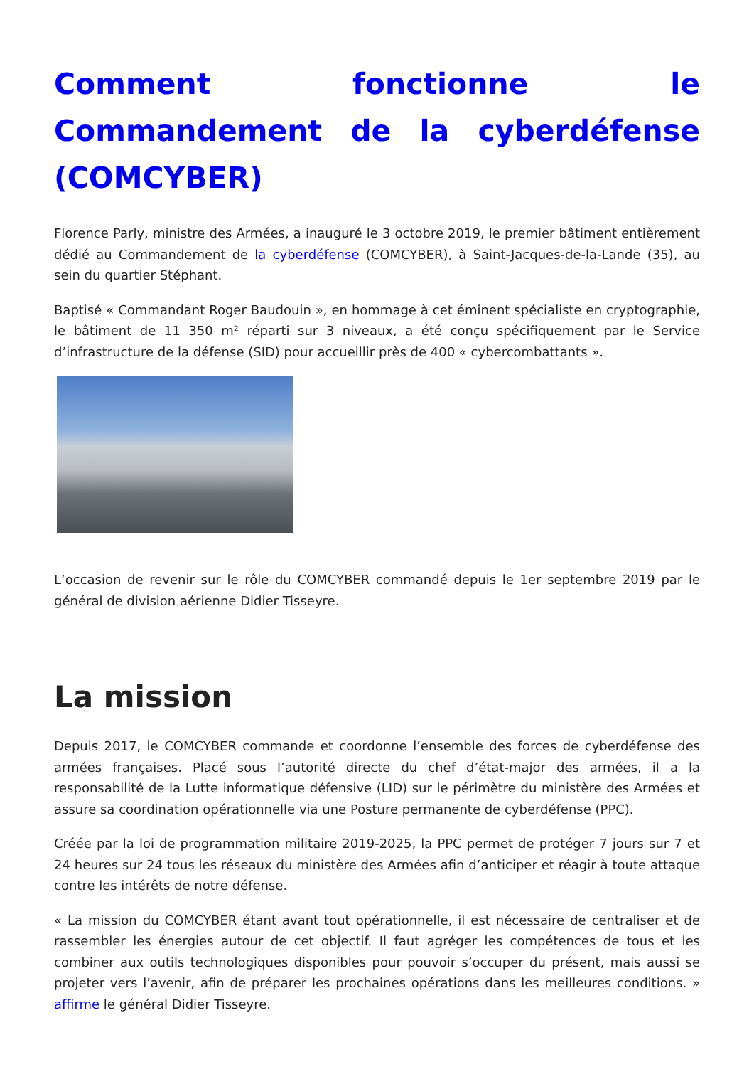Comment fonctionne le Commandement de la cyberdéfense (COMCYBER)
Florence Parly, ministre des Armées, a inauguré le 3 octobre 2019, le premier bâtiment entièrement dédié au Commandement de la cyberdéfense (COMCYBER), à Saint-Jacques-de-la-Lande (35), au sein du quartier Stéphant.
Baptisé « Commandant Roger Baudouin », en hommage à cet éminent spécialiste en cryptographie, le bâtiment de 11 350 m² réparti sur 3 niveaux, a été conçu spécifiquement par le Service d’infrastructure de la défense (SID) pour accueillir près de 400 « cybercombattants ».
L’occasion de revenir sur le rôle du COMCYBER commandé depuis le 1er septembre 2019 par le général de division aérienne Didier Tisseyre.
La mission
Depuis 2017, le COMCYBER commande et coordonne l’ensemble des forces de cyberdéfense des armées françaises. Placé sous l’autorité directe du chef d’état-major des armées, il a la responsabilité de la Lutte informatique défensive (LID) sur le périmètre du ministère des Armées et assure sa coordination opérationnelle via une Posture permanente de cyberdéfense (PPC).
Créée par la loi de programmation militaire 2019-2025, la PPC permet de protéger 7 jours sur 7 et 24 heures sur 24 tous les réseaux du ministère des Armées afin d’anticiper et réagir à toute attaque contre les intérêts de notre défense.
« La mission du COMCYBER étant avant tout opérationnelle, il est nécessaire de centraliser et de rassembler les énergies autour de cet objectif. Il faut agréger les compétences de tous et les combiner aux outils technologiques disponibles pour pouvoir s’occuper du présent, mais aussi se projeter vers l’avenir, afin de préparer les prochaines opérations dans les meilleures conditions. » affirme le général Didier Tisseyre.